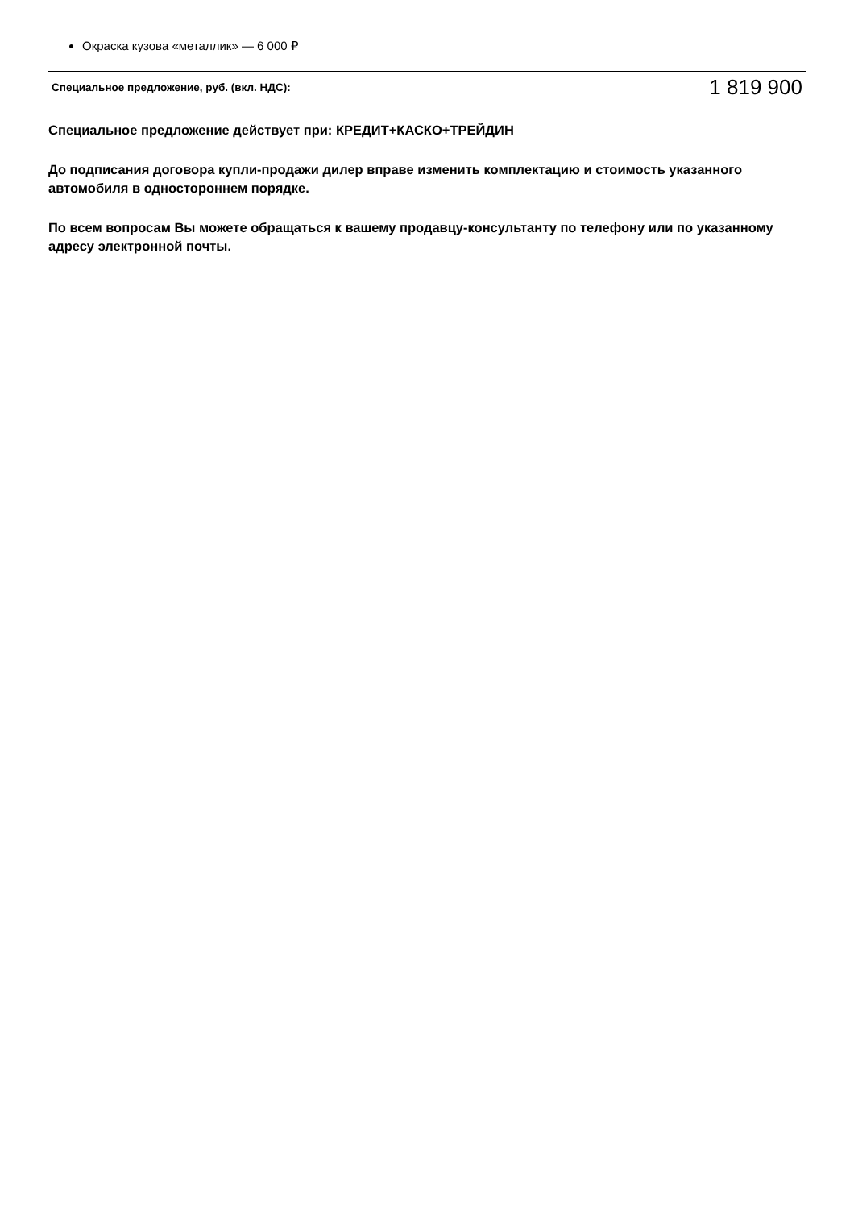Окраска кузова «металлик» — 6 000 ₽
Специальное предложение, руб. (вкл. НДС): 1 819 900
Специальное предложение действует при: КРЕДИТ+КАСКО+ТРЕЙДИН
До подписания договора купли-продажи дилер вправе изменить комплектацию и стоимость указанного автомобиля в одностороннем порядке.
По всем вопросам Вы можете обращаться к вашему продавцу-консультанту по телефону или по указанному адресу электронной почты.